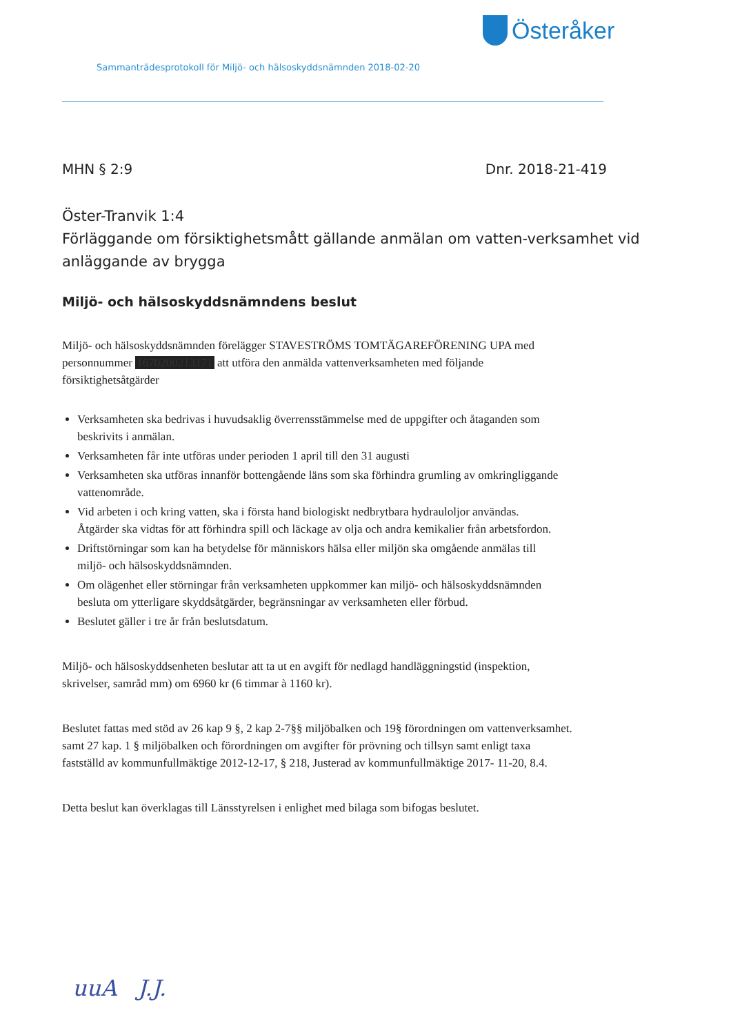Österåker
Sammanträdesprotokoll för Miljö- och hälsoskyddsnämnden 2018-02-20
MHN § 2:9 Dnr. 2018-21-419
Öster-Tranvik 1:4
Förläggande om försiktighetsmått gällande anmälan om vatten-verksamhet vid anläggande av brygga
Miljö- och hälsoskyddsnämndens beslut
Miljö- och hälsoskyddsnämnden förelägger STAVESTRÖMS TOMTÄGAREFÖRENING UPA med personnummer 1670200213171 att utföra den anmälda vattenverksamheten med följande försiktighetsåtgärder
Verksamheten ska bedrivas i huvudsaklig överrensstämmelse med de uppgifter och åtaganden som beskrivits i anmälan.
Verksamheten får inte utföras under perioden 1 april till den 31 augusti
Verksamheten ska utföras innanför bottengående läns som ska förhindra grumling av omkringliggande vattenområde.
Vid arbeten i och kring vatten, ska i första hand biologiskt nedbrytbara hydrauloljor användas. Åtgärder ska vidtas för att förhindra spill och läckage av olja och andra kemikalier från arbetsfordon.
Driftstörningar som kan ha betydelse för människors hälsa eller miljön ska omgående anmälas till miljö- och hälsoskyddsnämnden.
Om olägenhet eller störningar från verksamheten uppkommer kan miljö- och hälsoskyddsnämnden besluta om ytterligare skyddsåtgärder, begränsningar av verksamheten eller förbud.
Beslutet gäller i tre år från beslutsdatum.
Miljö- och hälsoskyddsenheten beslutar att ta ut en avgift för nedlagd handläggningstid (inspektion, skrivelser, samråd mm) om 6960 kr (6 timmar à 1160 kr).
Beslutet fattas med stöd av 26 kap 9 §, 2 kap 2-7§§ miljöbalken och 19§ förordningen om vattenverksamhet. samt 27 kap. 1 § miljöbalken och förordningen om avgifter för prövning och tillsyn samt enligt taxa fastställd av kommunfullmäktige 2012-12-17, § 218, Justerad av kommunfullmäktige 2017- 11-20, 8.4.
Detta beslut kan överklagas till Länsstyrelsen i enlighet med bilaga som bifogas beslutet.
uuA J.J.